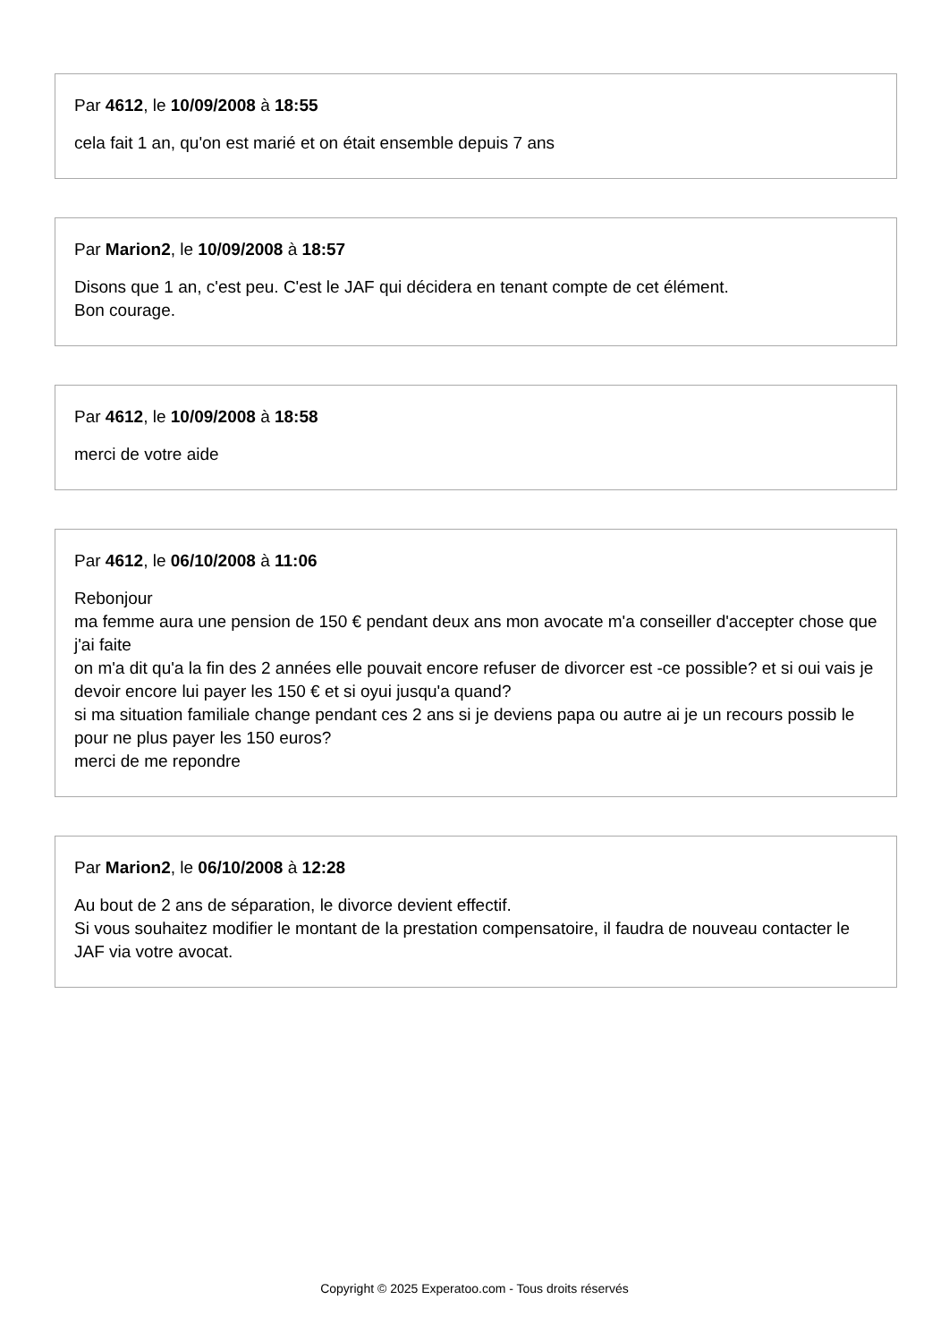Par 4612, le 10/09/2008 à 18:55
cela fait 1 an, qu'on est marié et on était ensemble depuis 7 ans
Par Marion2, le 10/09/2008 à 18:57
Disons que 1 an, c'est peu. C'est le JAF qui décidera en tenant compte de cet élément.
Bon courage.
Par 4612, le 10/09/2008 à 18:58
merci de votre aide
Par 4612, le 06/10/2008 à 11:06
Rebonjour
ma femme aura une pension de 150 € pendant deux ans mon avocate m'a conseiller d'accepter chose que j'ai faite
on m'a dit qu'a la fin des 2 années elle pouvait encore refuser de divorcer est -ce possible? et si oui vais je devoir encore lui payer les 150 € et si oyui jusqu'a quand?
si ma situation familiale change pendant ces 2 ans si je deviens papa ou autre ai je un recours possib le pour ne plus payer les 150 euros?
merci de me repondre
Par Marion2, le 06/10/2008 à 12:28
Au bout de 2 ans de séparation, le divorce devient effectif.
Si vous souhaitez modifier le montant de la prestation compensatoire, il faudra de nouveau contacter le JAF via votre avocat.
Copyright © 2025 Experatoo.com - Tous droits réservés